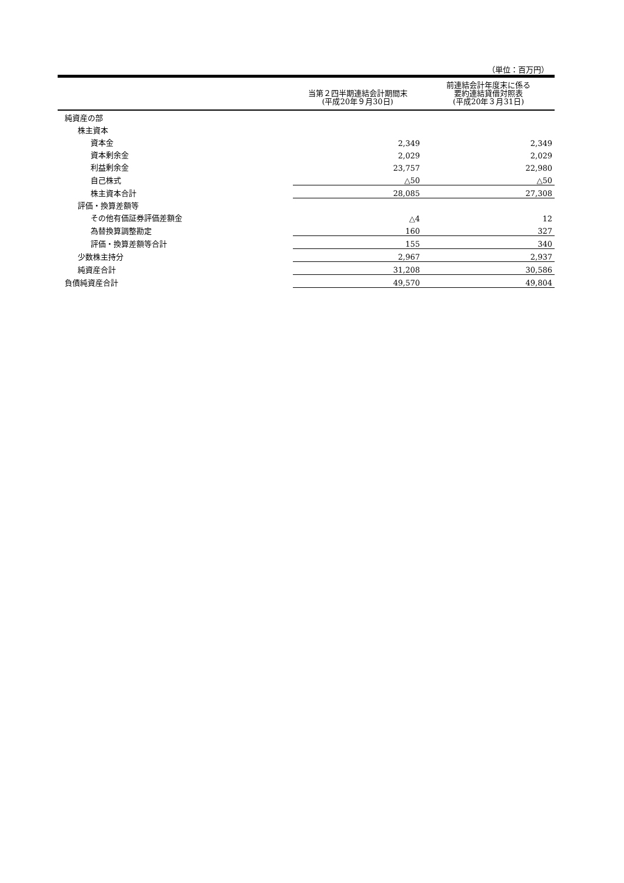（単位：百万円）
| | 当第２四半期連結会計期間末 (平成20年９月30日) | 前連結会計年度末に係る 要約連結貸借対照表 (平成20年３月31日) |
| --- | --- | --- |
| 純資産の部 | | |
| 株主資本 | | |
| 資本金 | 2,349 | 2,349 |
| 資本剰余金 | 2,029 | 2,029 |
| 利益剰余金 | 23,757 | 22,980 |
| 自己株式 | △50 | △50 |
| 株主資本合計 | 28,085 | 27,308 |
| 評価・換算差額等 | | |
| その他有価証券評価差額金 | △4 | 12 |
| 為替換算調整勘定 | 160 | 327 |
| 評価・換算差額等合計 | 155 | 340 |
| 少数株主持分 | 2,967 | 2,937 |
| 純資産合計 | 31,208 | 30,586 |
| 負債純資産合計 | 49,570 | 49,804 |